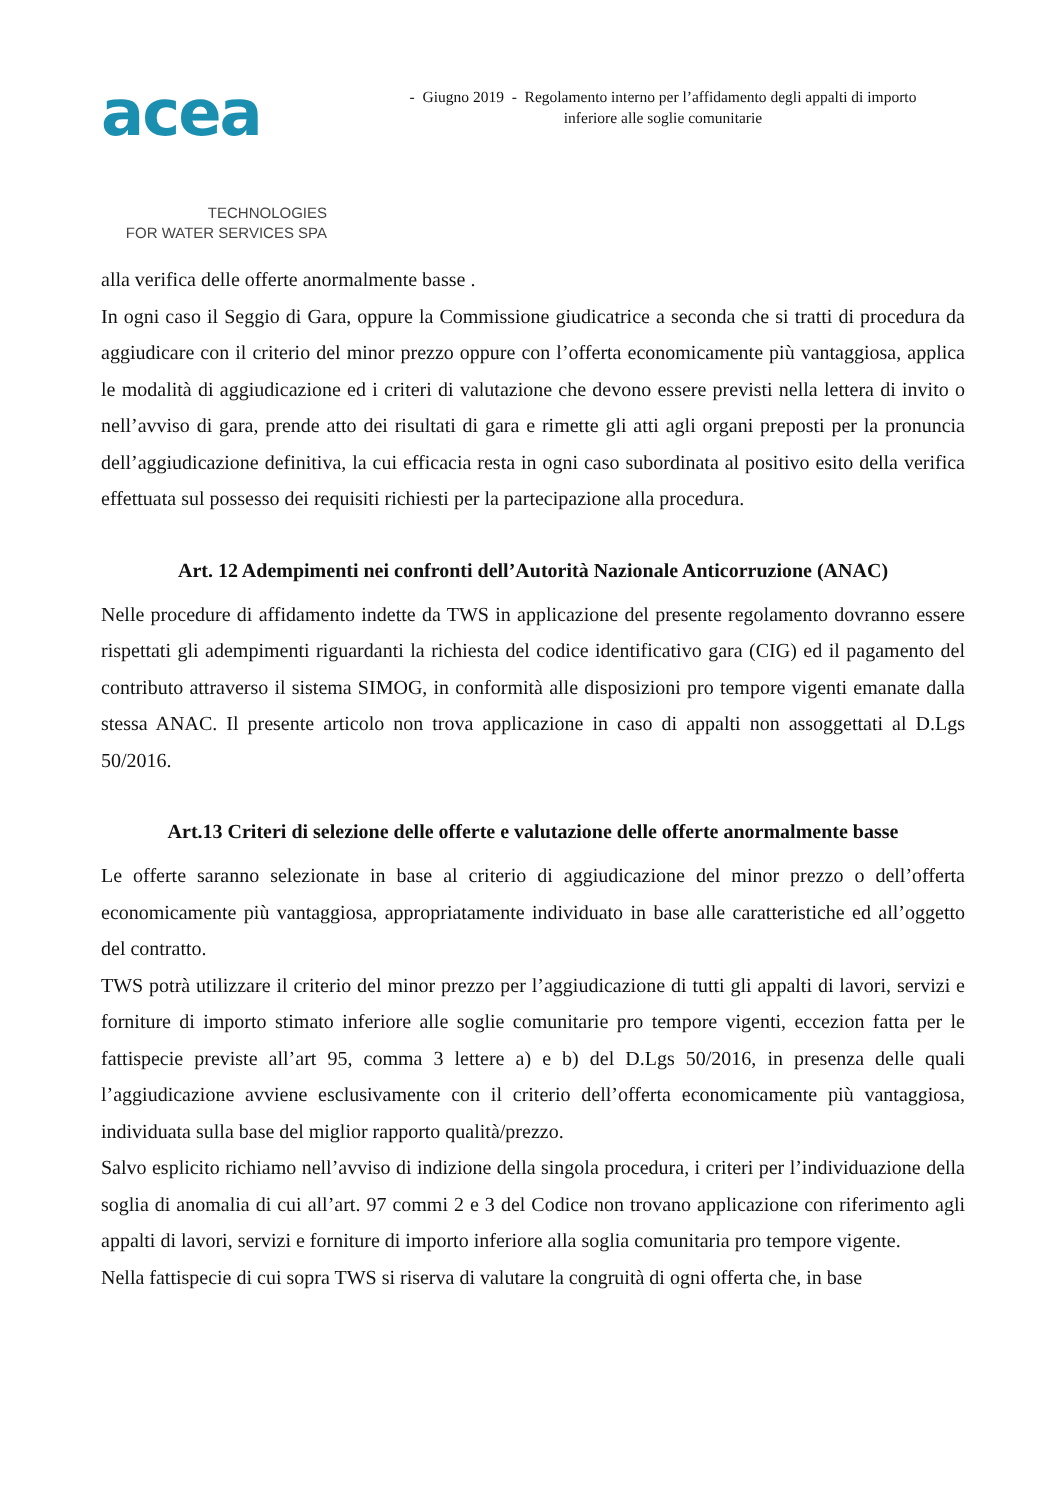acea
TECHNOLOGIES
FOR WATER SERVICES SPA
- Giugno 2019 - Regolamento interno per l’affidamento degli appalti di importo
inferiore alle soglie comunitarie
alla verifica delle offerte anormalmente basse .
In ogni caso il Seggio di Gara, oppure la Commissione giudicatrice a seconda che si tratti di procedura da aggiudicare con il criterio del minor prezzo oppure con l’offerta economicamente più vantaggiosa, applica le modalità di aggiudicazione ed i criteri di valutazione che devono essere previsti nella lettera di invito o nell’avviso di gara, prende atto dei risultati di gara e rimette gli atti agli organi preposti per la pronuncia dell’aggiudicazione definitiva, la cui efficacia resta in ogni caso subordinata al positivo esito della verifica effettuata sul possesso dei requisiti richiesti per la partecipazione alla procedura.
Art. 12 Adempimenti nei confronti dell’Autorità Nazionale Anticorruzione (ANAC)
Nelle procedure di affidamento indette da TWS in applicazione del presente regolamento dovranno essere rispettati gli adempimenti riguardanti la richiesta del codice identificativo gara (CIG) ed il pagamento del contributo attraverso il sistema SIMOG, in conformità alle disposizioni pro tempore vigenti emanate dalla stessa ANAC. Il presente articolo non trova applicazione in caso di appalti non assoggettati al D.Lgs 50/2016.
Art.13 Criteri di selezione delle offerte e valutazione delle offerte anormalmente basse
Le offerte saranno selezionate in base al criterio di aggiudicazione del minor prezzo o dell’offerta economicamente più vantaggiosa, appropriatamente individuato in base alle caratteristiche ed all’oggetto del contratto.
TWS potrà utilizzare il criterio del minor prezzo per l’aggiudicazione di tutti gli appalti di lavori, servizi e forniture di importo stimato inferiore alle soglie comunitarie pro tempore vigenti, eccezion fatta per le fattispecie previste all’art 95, comma 3 lettere a) e b) del D.Lgs 50/2016, in presenza delle quali l’aggiudicazione avviene esclusivamente con il criterio dell’offerta economicamente più vantaggiosa, individuata sulla base del miglior rapporto qualità/prezzo.
Salvo esplicito richiamo nell’avviso di indizione della singola procedura, i criteri per l’individuazione della soglia di anomalia di cui all’art. 97 commi 2 e 3 del Codice non trovano applicazione con riferimento agli appalti di lavori, servizi e forniture di importo inferiore alla soglia comunitaria pro tempore vigente.
Nella fattispecie di cui sopra TWS si riserva di valutare la congruità di ogni offerta che, in base